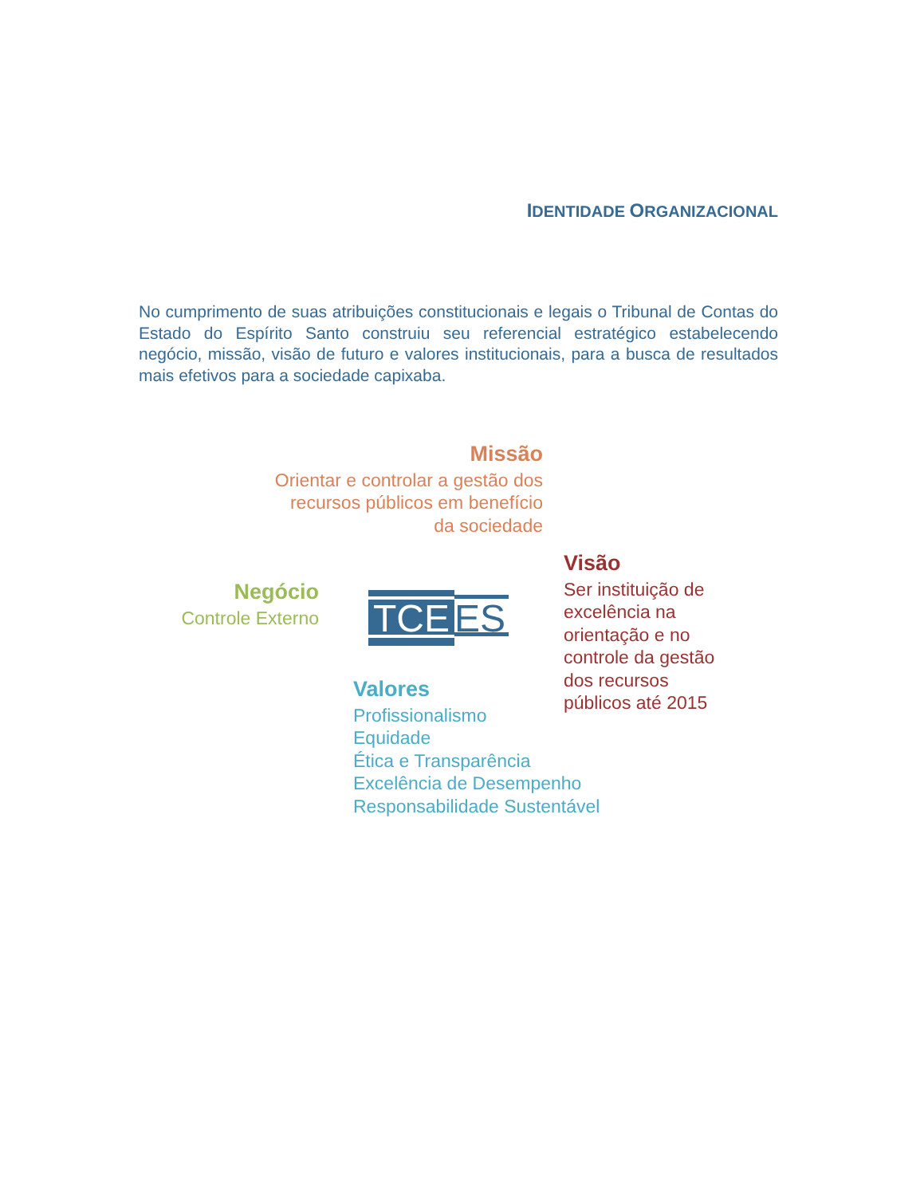IDENTIDADE ORGANIZACIONAL
No cumprimento de suas atribuições constitucionais e legais o Tribunal de Contas do Estado do Espírito Santo construiu seu referencial estratégico estabelecendo negócio, missão, visão de futuro e valores institucionais, para a busca de resultados mais efetivos para a sociedade capixaba.
Missão
Orientar e controlar a gestão dos
recursos públicos em benefício
da sociedade
Negócio
Controle Externo
TCE
ES
Visão
Ser instituição de
excelência na
orientação e no
controle da gestão
dos recursos
públicos até 2015
Valores
Profissionalismo
Equidade
Ética e Transparência
Excelência de Desempenho
Responsabilidade Sustentável